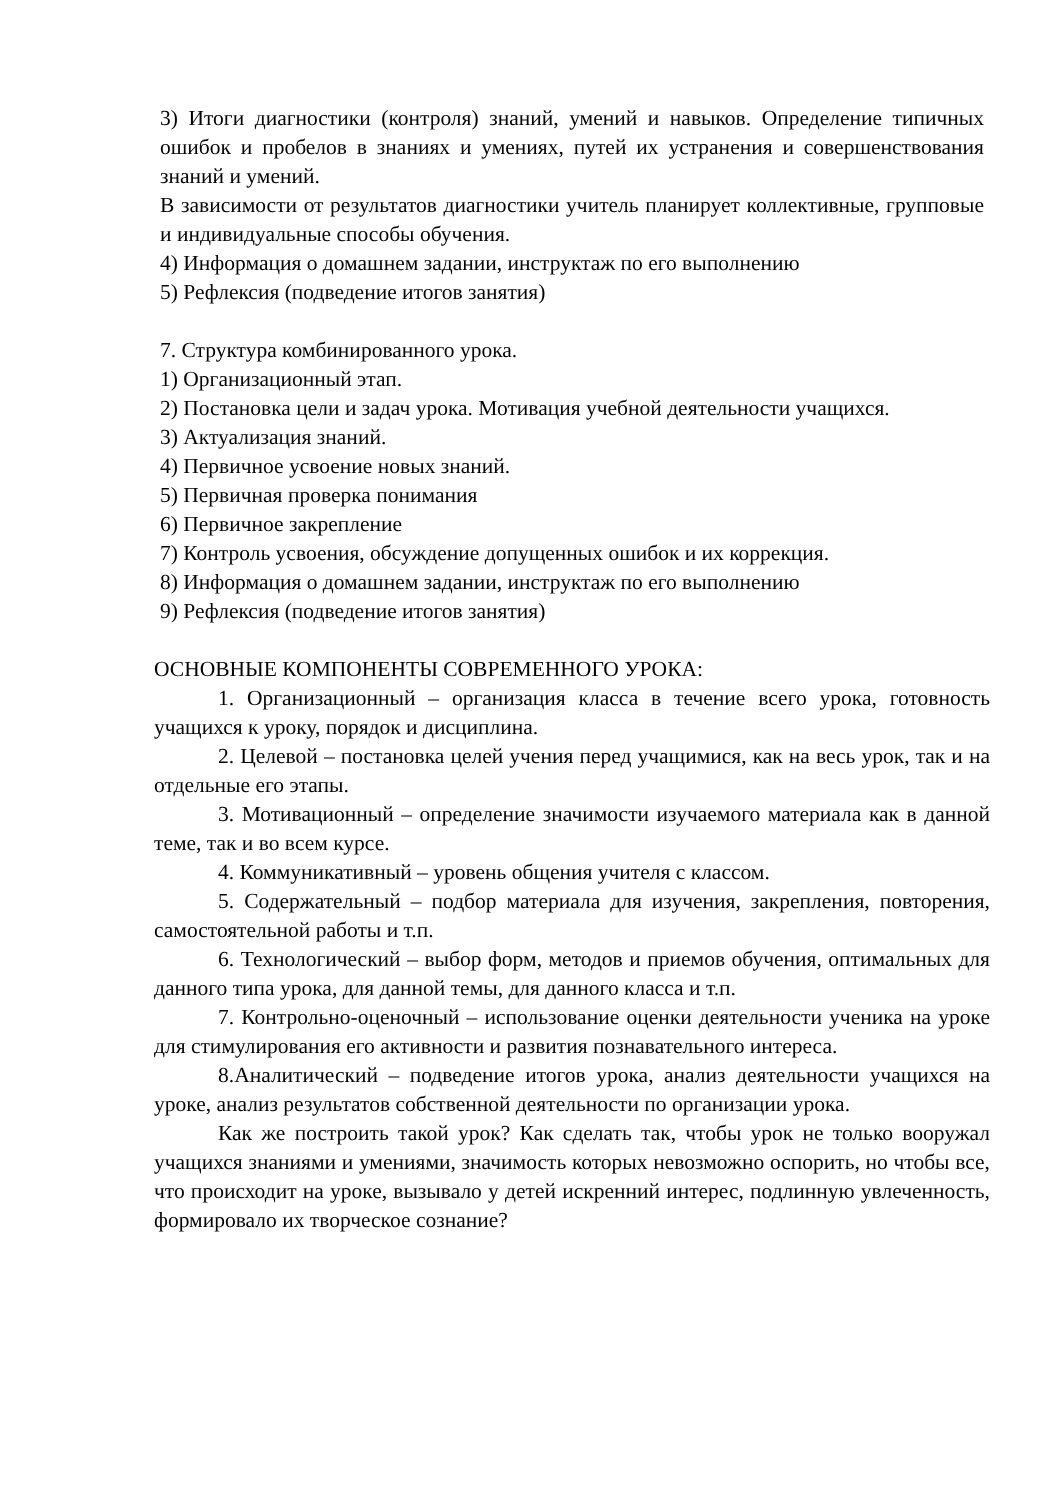3) Итоги диагностики (контроля) знаний, умений и навыков. Определение типичных ошибок и пробелов в знаниях и умениях, путей их устранения и совершенствования знаний и умений.
В зависимости от результатов диагностики учитель планирует коллективные, групповые и индивидуальные способы обучения.
4) Информация о домашнем задании, инструктаж по его выполнению
5) Рефлексия (подведение итогов занятия)
7. Структура комбинированного урока.
1) Организационный этап.
2) Постановка цели и задач урока. Мотивация учебной деятельности учащихся.
3) Актуализация знаний.
4) Первичное усвоение новых знаний.
5) Первичная проверка понимания
6) Первичное закрепление
7) Контроль усвоения, обсуждение допущенных ошибок и их коррекция.
8) Информация о домашнем задании, инструктаж по его выполнению
9) Рефлексия (подведение итогов занятия)
ОСНОВНЫЕ КОМПОНЕНТЫ СОВРЕМЕННОГО УРОКА:
1. Организационный – организация класса в течение всего урока, готовность учащихся к уроку, порядок и дисциплина.
2. Целевой – постановка целей учения перед учащимися, как на весь урок, так и на отдельные его этапы.
3. Мотивационный – определение значимости изучаемого материала как в данной теме, так и во всем курсе.
4. Коммуникативный – уровень общения учителя с классом.
5. Содержательный – подбор материала для изучения, закрепления, повторения, самостоятельной работы и т.п.
6. Технологический – выбор форм, методов и приемов обучения, оптимальных для данного типа урока, для данной темы, для данного класса и т.п.
7. Контрольно-оценочный – использование оценки деятельности ученика на уроке для стимулирования его активности и развития познавательного интереса.
8.Аналитический – подведение итогов урока, анализ деятельности учащихся на уроке, анализ результатов собственной деятельности по организации урока.
Как же построить такой урок? Как сделать так, чтобы урок не только вооружал учащихся знаниями и умениями, значимость которых невозможно оспорить, но чтобы все, что происходит на уроке, вызывало у детей искренний интерес, подлинную увлеченность, формировало их творческое сознание?